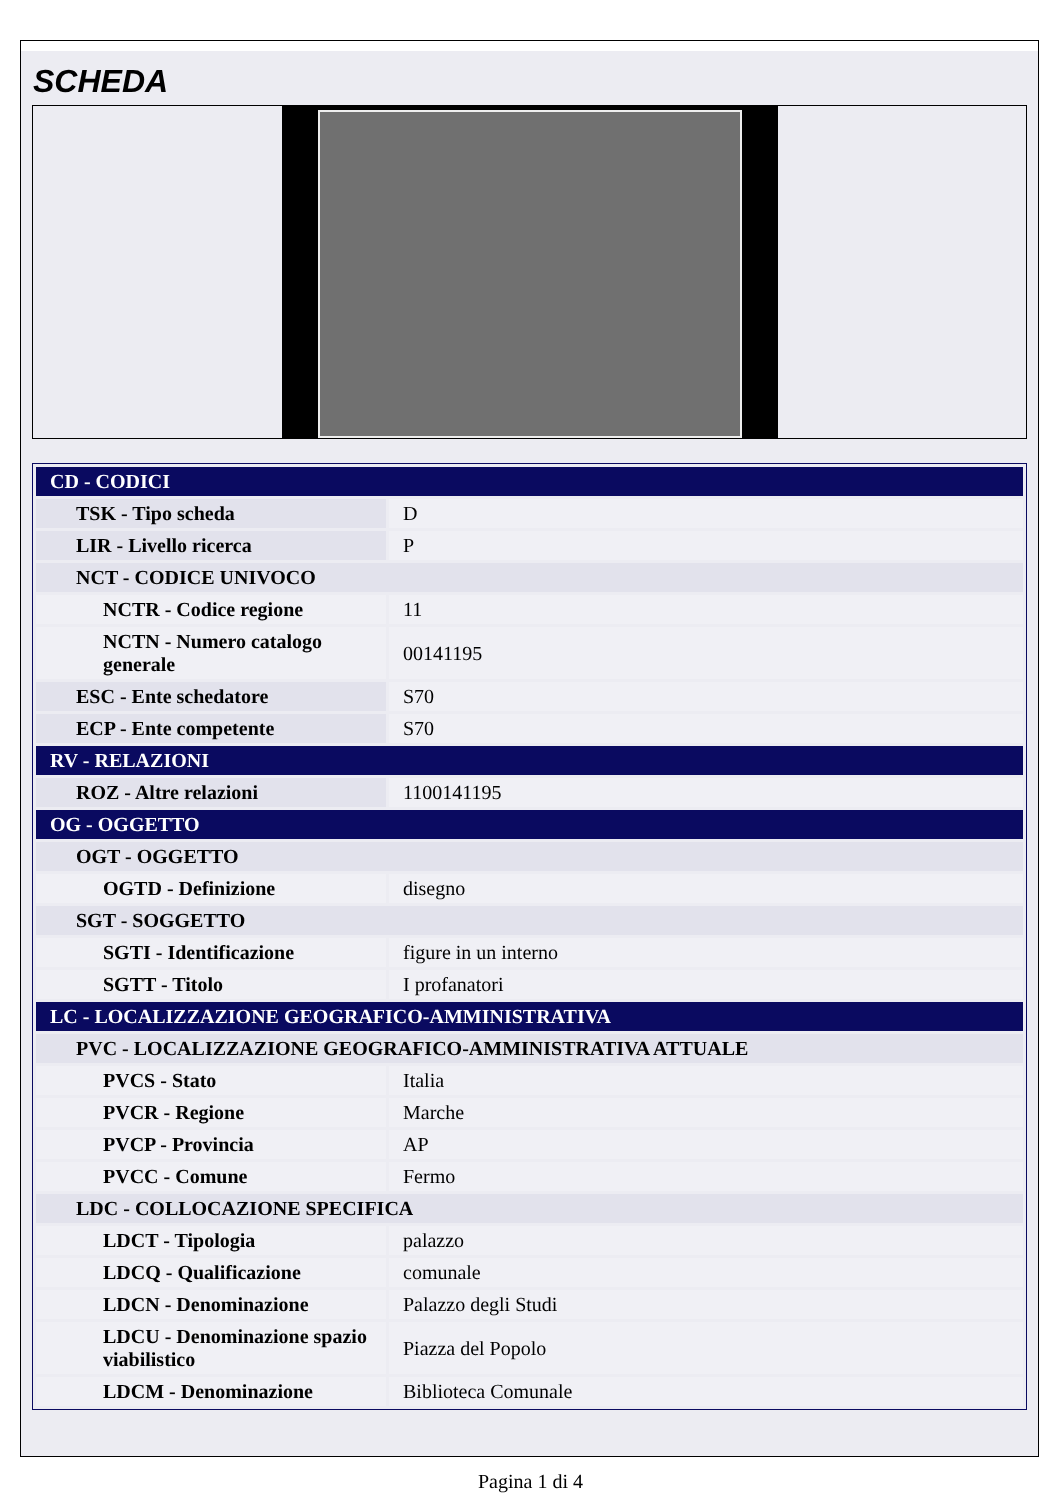SCHEDA
| CD - CODICI | |
| TSK - Tipo scheda | D |
| LIR - Livello ricerca | P |
| NCT - CODICE UNIVOCO | |
| NCTR - Codice regione | 11 |
| NCTN - Numero catalogo generale | 00141195 |
| ESC - Ente schedatore | S70 |
| ECP - Ente competente | S70 |
| RV - RELAZIONI | |
| ROZ - Altre relazioni | 1100141195 |
| OG - OGGETTO | |
| OGT - OGGETTO | |
| OGTD - Definizione | disegno |
| SGT - SOGGETTO | |
| SGTI - Identificazione | figure in un interno |
| SGTT - Titolo | I profanatori |
| LC - LOCALIZZAZIONE GEOGRAFICO-AMMINISTRATIVA | |
| PVC - LOCALIZZAZIONE GEOGRAFICO-AMMINISTRATIVA ATTUALE | |
| PVCS - Stato | Italia |
| PVCR - Regione | Marche |
| PVCP - Provincia | AP |
| PVCC - Comune | Fermo |
| LDC - COLLOCAZIONE SPECIFICA | |
| LDCT - Tipologia | palazzo |
| LDCQ - Qualificazione | comunale |
| LDCN - Denominazione | Palazzo degli Studi |
| LDCU - Denominazione spazio viabilistico | Piazza del Popolo |
| LDCM - Denominazione | Biblioteca Comunale |
Pagina 1 di 4